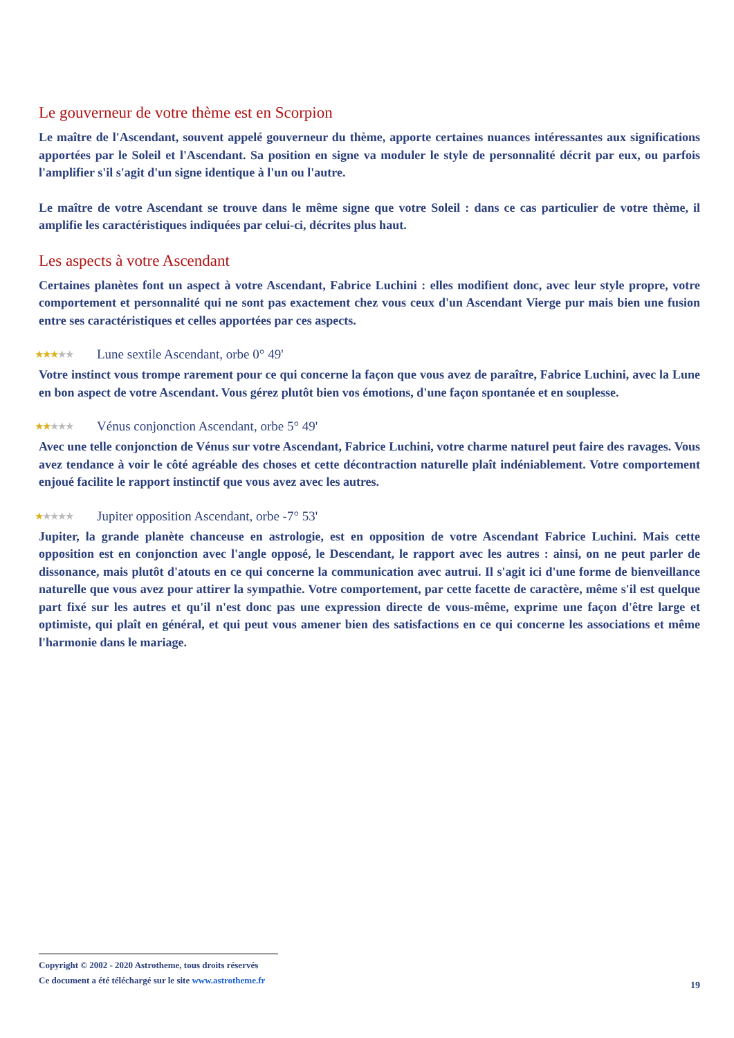Le gouverneur de votre thème est en Scorpion
Le maître de l'Ascendant, souvent appelé gouverneur du thème, apporte certaines nuances intéressantes aux significations apportées par le Soleil et l'Ascendant. Sa position en signe va moduler le style de personnalité décrit par eux, ou parfois l'amplifier s'il s'agit d'un signe identique à l'un ou l'autre.
Le maître de votre Ascendant se trouve dans le même signe que votre Soleil : dans ce cas particulier de votre thème, il amplifie les caractéristiques indiquées par celui-ci, décrites plus haut.
Les aspects à votre Ascendant
Certaines planètes font un aspect à votre Ascendant, Fabrice Luchini : elles modifient donc, avec leur style propre, votre comportement et personnalité qui ne sont pas exactement chez vous ceux d'un Ascendant Vierge pur mais bien une fusion entre ses caractéristiques et celles apportées par ces aspects.
★★★★★ Lune sextile Ascendant, orbe 0° 49'
Votre instinct vous trompe rarement pour ce qui concerne la façon que vous avez de paraître, Fabrice Luchini, avec la Lune en bon aspect de votre Ascendant. Vous gérez plutôt bien vos émotions, d'une façon spontanée et en souplesse.
★★★★★ Vénus conjonction Ascendant, orbe 5° 49'
Avec une telle conjonction de Vénus sur votre Ascendant, Fabrice Luchini, votre charme naturel peut faire des ravages. Vous avez tendance à voir le côté agréable des choses et cette décontraction naturelle plaît indéniablement. Votre comportement enjoué facilite le rapport instinctif que vous avez avec les autres.
★★★★★ Jupiter opposition Ascendant, orbe -7° 53'
Jupiter, la grande planète chanceuse en astrologie, est en opposition de votre Ascendant Fabrice Luchini. Mais cette opposition est en conjonction avec l'angle opposé, le Descendant, le rapport avec les autres : ainsi, on ne peut parler de dissonance, mais plutôt d'atouts en ce qui concerne la communication avec autrui. Il s'agit ici d'une forme de bienveillance naturelle que vous avez pour attirer la sympathie. Votre comportement, par cette facette de caractère, même s'il est quelque part fixé sur les autres et qu'il n'est donc pas une expression directe de vous-même, exprime une façon d'être large et optimiste, qui plaît en général, et qui peut vous amener bien des satisfactions en ce qui concerne les associations et même l'harmonie dans le mariage.
Copyright © 2002 - 2020 Astrotheme, tous droits réservés
Ce document a été téléchargé sur le site www.astrotheme.fr
19